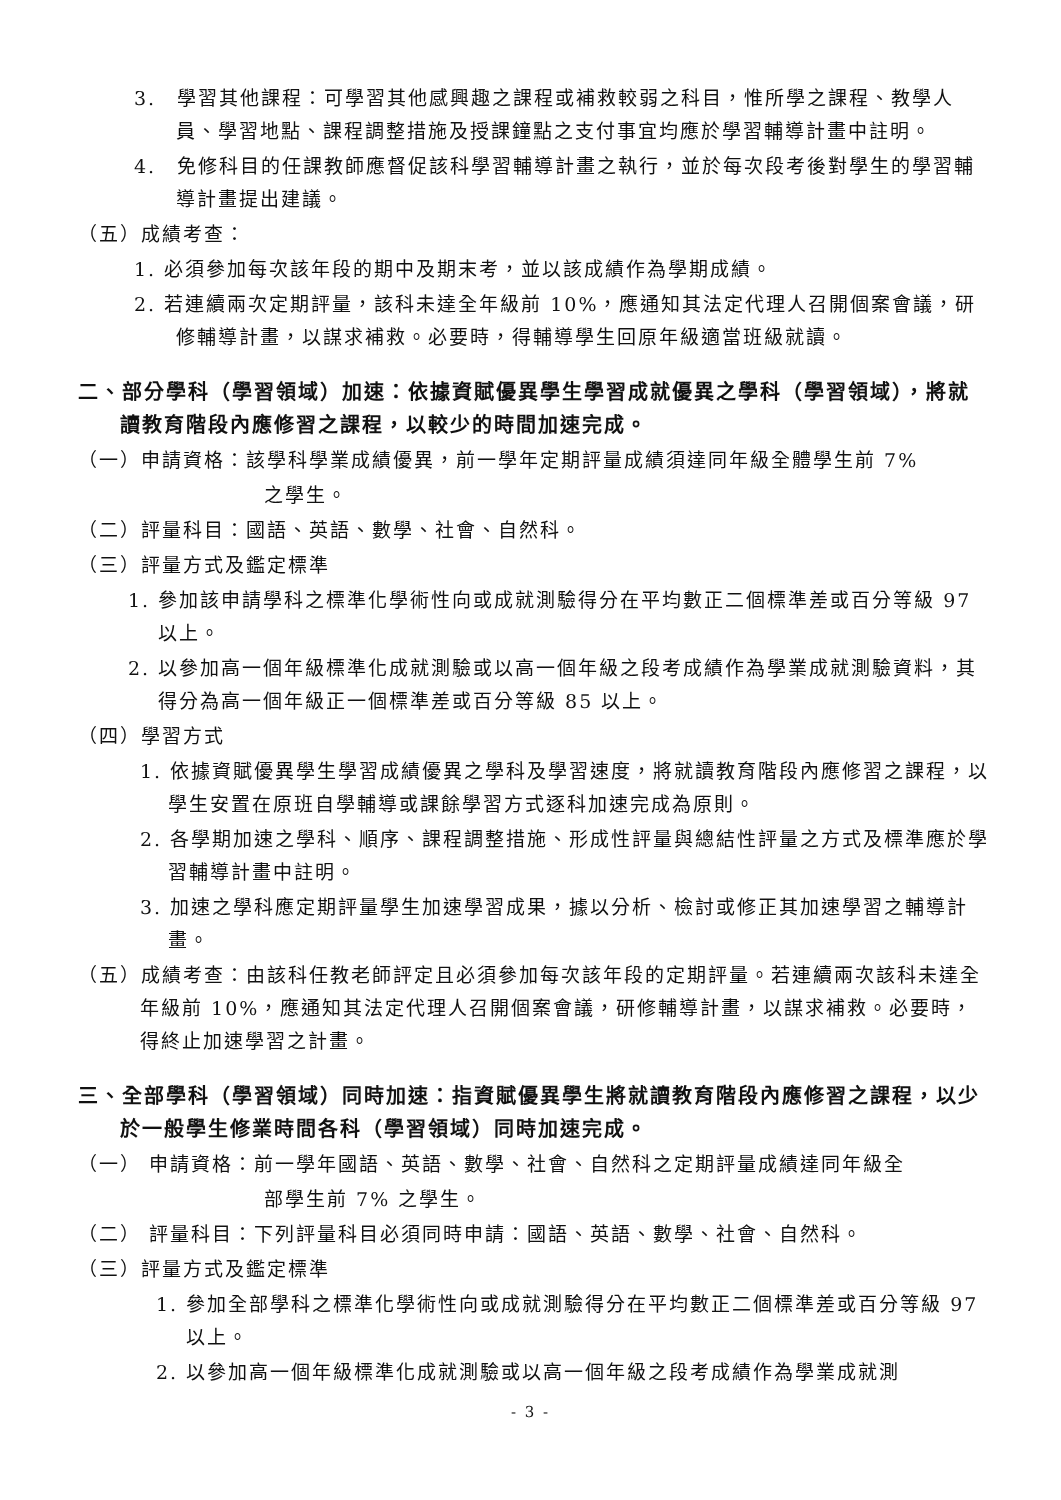3.　學習其他課程：可學習其他感興趣之課程或補救較弱之科目，惟所學之課程、教學人員、學習地點、課程調整措施及授課鐘點之支付事宜均應於學習輔導計畫中註明。
4.　免修科目的任課教師應督促該科學習輔導計畫之執行，並於每次段考後對學生的學習輔導計畫提出建議。
（五）成績考查：
1. 必須參加每次該年段的期中及期末考，並以該成績作為學期成績。
2. 若連續兩次定期評量，該科未達全年級前 10%，應通知其法定代理人召開個案會議，研修輔導計畫，以謀求補救。必要時，得輔導學生回原年級適當班級就讀。
二、部分學科（學習領域）加速：依據資賦優異學生學習成就優異之學科（學習領域），將就讀教育階段內應修習之課程，以較少的時間加速完成。
（一）申請資格：該學科學業成績優異，前一學年定期評量成績須達同年級全體學生前 7%
之學生。
（二）評量科目：國語、英語、數學、社會、自然科。
（三）評量方式及鑑定標準
1. 參加該申請學科之標準化學術性向或成就測驗得分在平均數正二個標準差或百分等級 97 以上。
2. 以參加高一個年級標準化成就測驗或以高一個年級之段考成績作為學業成就測驗資料，其得分為高一個年級正一個標準差或百分等級 85 以上。
（四）學習方式
1. 依據資賦優異學生學習成績優異之學科及學習速度，將就讀教育階段內應修習之課程，以學生安置在原班自學輔導或課餘學習方式逐科加速完成為原則。
2. 各學期加速之學科、順序、課程調整措施、形成性評量與總結性評量之方式及標準應於學習輔導計畫中註明。
3. 加速之學科應定期評量學生加速學習成果，據以分析、檢討或修正其加速學習之輔導計畫。
（五）成績考查：由該科任教老師評定且必須參加每次該年段的定期評量。若連續兩次該科未達全年級前 10%，應通知其法定代理人召開個案會議，研修輔導計畫，以謀求補救。必要時，得終止加速學習之計畫。
三、全部學科（學習領域）同時加速：指資賦優異學生將就讀教育階段內應修習之課程，以少於一般學生修業時間各科（學習領域）同時加速完成。
（一） 申請資格：前一學年國語、英語、數學、社會、自然科之定期評量成績達同年級全
部學生前 7% 之學生。
（二） 評量科目：下列評量科目必須同時申請：國語、英語、數學、社會、自然科。
（三）評量方式及鑑定標準
1. 參加全部學科之標準化學術性向或成就測驗得分在平均數正二個標準差或百分等級 97 以上。
2. 以參加高一個年級標準化成就測驗或以高一個年級之段考成績作為學業成就測
- 3 -